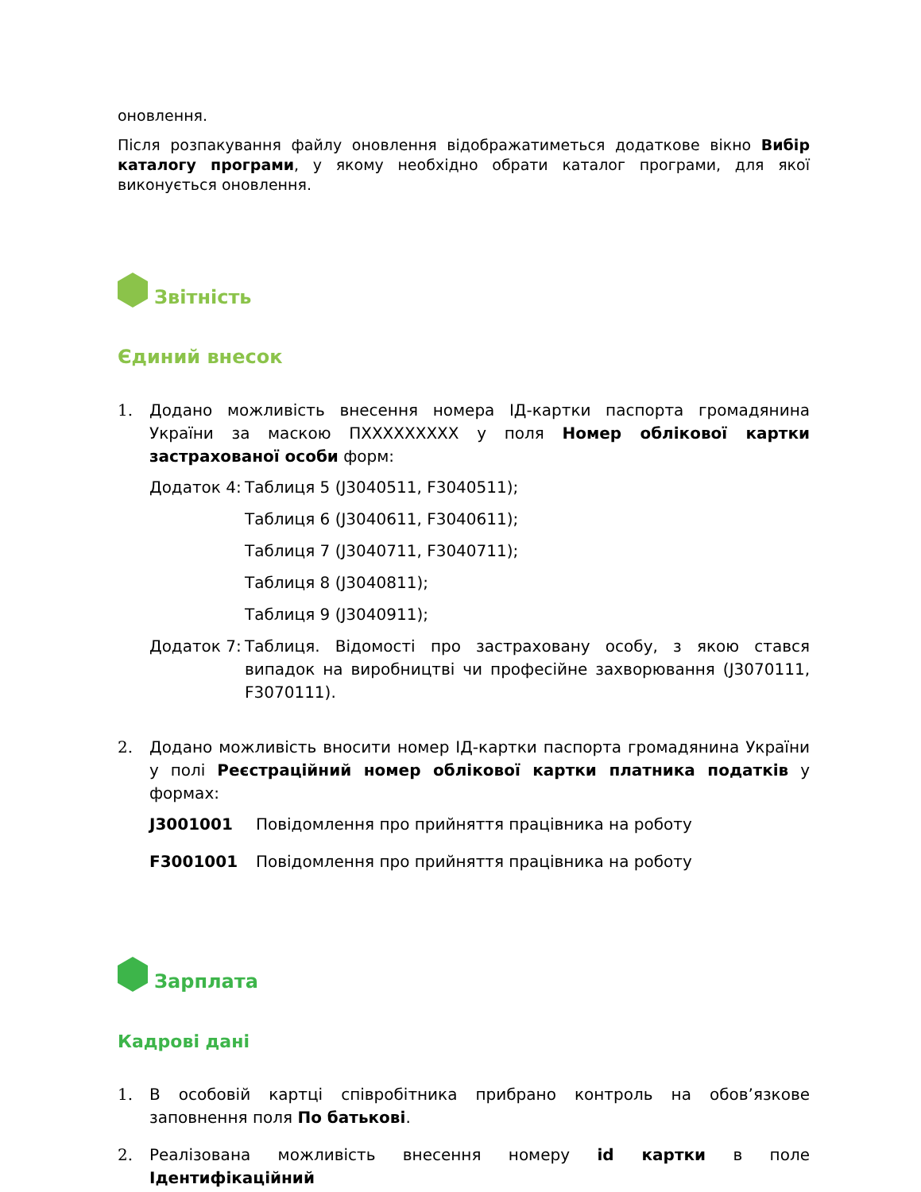оновлення.
Після розпакування файлу оновлення відображатиметься додаткове вікно Вибір каталогу програми, у якому необхідно обрати каталог програми, для якої виконується оновлення.
Звітність
Єдиний внесок
1. Додано можливість внесення номера ІД-картки паспорта громадянина України за маскою ПХХХХХХХХХ у поля Номер облікової картки застрахованої особи форм:
Додаток 4: Таблиця 5 (J3040511, F3040511);
Таблиця 6 (J3040611, F3040611);
Таблиця 7 (J3040711, F3040711);
Таблиця 8 (J3040811);
Таблиця 9 (J3040911);
Додаток 7: Таблиця. Відомості про застраховану особу, з якою стався випадок на виробництві чи професійне захворювання (J3070111, F3070111).
2. Додано можливість вносити номер ІД-картки паспорта громадянина України у полі Реєстраційний номер облікової картки платника податків у формах:
J3001001 Повідомлення про прийняття працівника на роботу
F3001001 Повідомлення про прийняття працівника на роботу
Зарплата
Кадрові дані
1. В особовій картці співробітника прибрано контроль на обов’язкове заповнення поля По батькові.
2. Реалізована можливість внесення номеру id картки в поле Ідентифікаційний